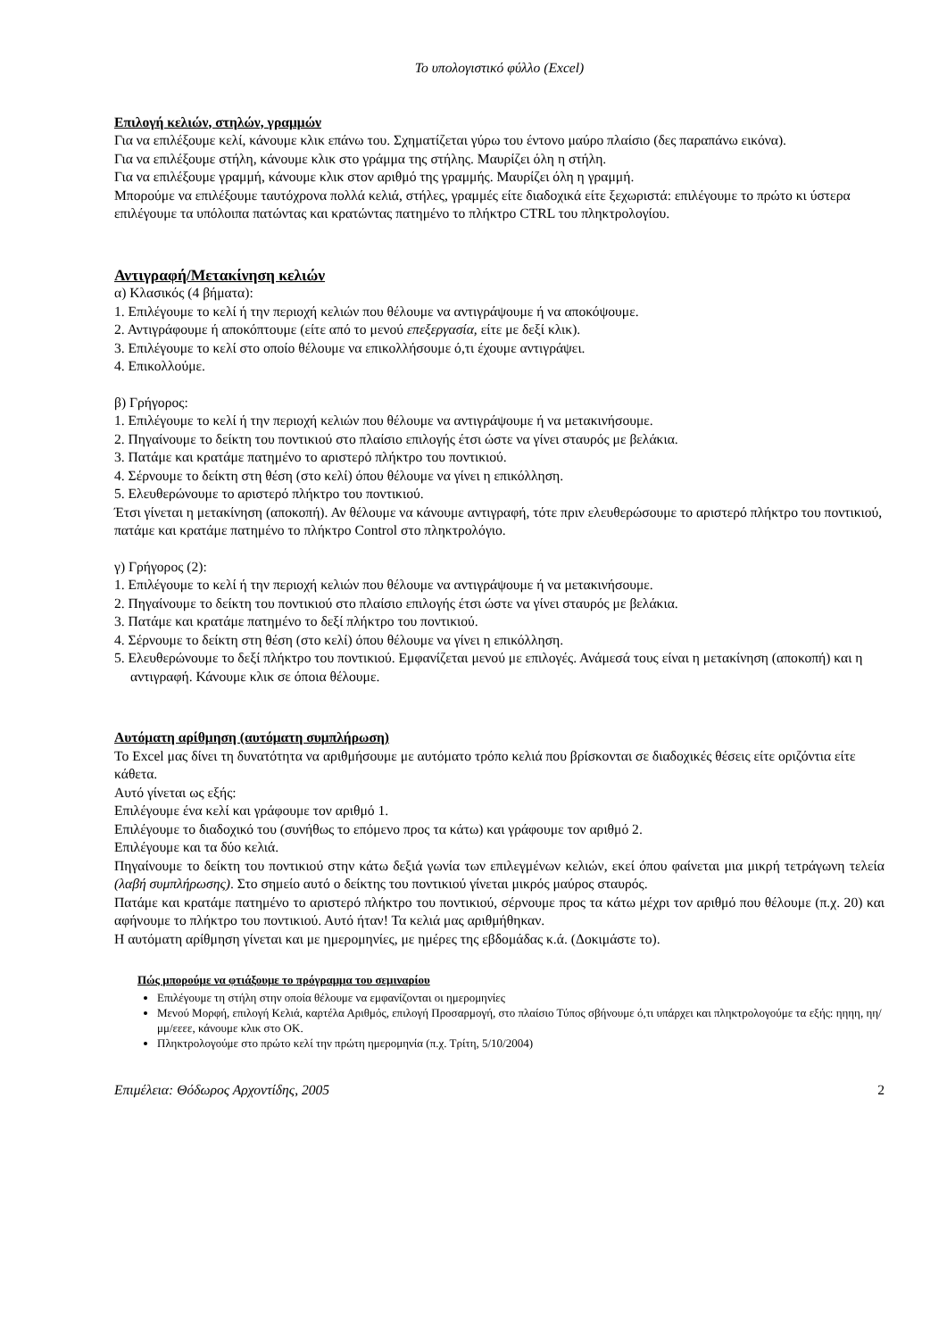Το υπολογιστικό φύλλο (Excel)
Επιλογή κελιών, στηλών, γραμμών
Για να επιλέξουμε κελί, κάνουμε κλικ επάνω του. Σχηματίζεται γύρω του έντονο μαύρο πλαίσιο (δες παραπάνω εικόνα).
Για να επιλέξουμε στήλη, κάνουμε κλικ στο γράμμα της στήλης. Μαυρίζει όλη η στήλη.
Για να επιλέξουμε γραμμή, κάνουμε κλικ στον αριθμό της γραμμής. Μαυρίζει όλη η γραμμή.
Μπορούμε να επιλέξουμε ταυτόχρονα πολλά κελιά, στήλες, γραμμές είτε διαδοχικά είτε ξεχωριστά: επιλέγουμε το πρώτο κι ύστερα επιλέγουμε τα υπόλοιπα πατώντας και κρατώντας πατημένο το πλήκτρο CTRL του πληκτρολογίου.
Αντιγραφή/Μετακίνηση κελιών
α) Κλασικός (4 βήματα):
1. Επιλέγουμε το κελί ή την περιοχή κελιών που θέλουμε να αντιγράψουμε ή να αποκόψουμε.
2. Αντιγράφουμε ή αποκόπτουμε (είτε από το μενού επεξεργασία, είτε με δεξί κλικ).
3. Επιλέγουμε το κελί στο οποίο θέλουμε να επικολλήσουμε ό,τι έχουμε αντιγράψει.
4. Επικολλούμε.
β) Γρήγορος:
1. Επιλέγουμε το κελί ή την περιοχή κελιών που θέλουμε να αντιγράψουμε ή να μετακινήσουμε.
2. Πηγαίνουμε το δείκτη του ποντικιού στο πλαίσιο επιλογής έτσι ώστε να γίνει σταυρός με βελάκια.
3. Πατάμε και κρατάμε πατημένο το αριστερό πλήκτρο του ποντικιού.
4. Σέρνουμε το δείκτη στη θέση (στο κελί) όπου θέλουμε να γίνει η επικόλληση.
5. Ελευθερώνουμε το αριστερό πλήκτρο του ποντικιού.
Έτσι γίνεται η μετακίνηση (αποκοπή). Αν θέλουμε να κάνουμε αντιγραφή, τότε πριν ελευθερώσουμε το αριστερό πλήκτρο του ποντικιού, πατάμε και κρατάμε πατημένο το πλήκτρο Control στο πληκτρολόγιο.
γ) Γρήγορος (2):
1. Επιλέγουμε το κελί ή την περιοχή κελιών που θέλουμε να αντιγράψουμε ή να μετακινήσουμε.
2. Πηγαίνουμε το δείκτη του ποντικιού στο πλαίσιο επιλογής έτσι ώστε να γίνει σταυρός με βελάκια.
3. Πατάμε και κρατάμε πατημένο το δεξί πλήκτρο του ποντικιού.
4. Σέρνουμε το δείκτη στη θέση (στο κελί) όπου θέλουμε να γίνει η επικόλληση.
5. Ελευθερώνουμε το δεξί πλήκτρο του ποντικιού. Εμφανίζεται μενού με επιλογές. Ανάμεσά τους είναι η μετακίνηση (αποκοπή) και η αντιγραφή. Κάνουμε κλικ σε όποια θέλουμε.
Αυτόματη αρίθμηση (αυτόματη συμπλήρωση)
Το Excel μας δίνει τη δυνατότητα να αριθμήσουμε με αυτόματο τρόπο κελιά που βρίσκονται σε διαδοχικές θέσεις είτε οριζόντια είτε κάθετα.
Αυτό γίνεται ως εξής:
Επιλέγουμε ένα κελί και γράφουμε τον αριθμό 1.
Επιλέγουμε το διαδοχικό του (συνήθως το επόμενο προς τα κάτω) και γράφουμε τον αριθμό 2.
Επιλέγουμε και τα δύο κελιά.
Πηγαίνουμε το δείκτη του ποντικιού στην κάτω δεξιά γωνία των επιλεγμένων κελιών, εκεί όπου φαίνεται μια μικρή τετράγωνη τελεία (λαβή συμπλήρωσης). Στο σημείο αυτό ο δείκτης του ποντικιού γίνεται μικρός μαύρος σταυρός.
Πατάμε και κρατάμε πατημένο το αριστερό πλήκτρο του ποντικιού, σέρνουμε προς τα κάτω μέχρι τον αριθμό που θέλουμε (π.χ. 20) και αφήνουμε το πλήκτρο του ποντικιού. Αυτό ήταν! Τα κελιά μας αριθμήθηκαν.
Η αυτόματη αρίθμηση γίνεται και με ημερομηνίες, με ημέρες της εβδομάδας κ.ά. (Δοκιμάστε το).
Πώς μπορούμε να φτιάξουμε το πρόγραμμα του σεμιναρίου
Επιλέγουμε τη στήλη στην οποία θέλουμε να εμφανίζονται οι ημερομηνίες
Μενού Μορφή, επιλογή Κελιά, καρτέλα Αριθμός, επιλογή Προσαρμογή, στο πλαίσιο Τύπος σβήνουμε ό,τι υπάρχει και πληκτρολογούμε τα εξής: ηηηη, ηη/μμ/εεεε, κάνουμε κλικ στο ΟΚ.
Πληκτρολογούμε στο πρώτο κελί την πρώτη ημερομηνία (π.χ. Τρίτη, 5/10/2004)
Επιμέλεια: Θόδωρος Αρχοντίδης, 2005 2